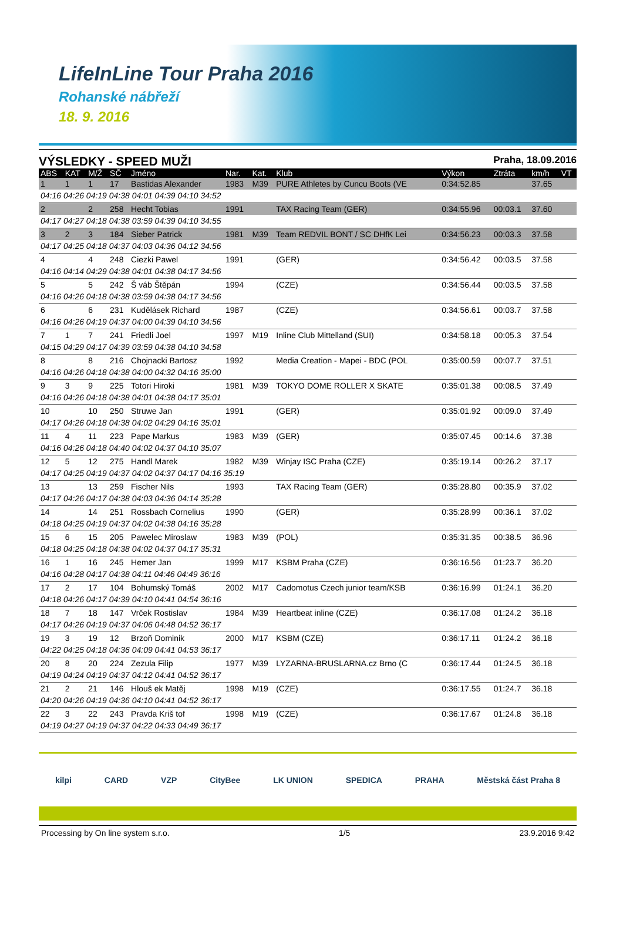LifeInLine Tour Praha 2016
Rohanské nábřeží
18. 9. 2016
VÝSLEDKY - SPEED MUŽI Praha, 18.09.2016
| ABS | KAT | M/Ž | SČ | Jméno | Nar. | Kat. | Klub | Výkon | Ztráta | km/h | VT |
| --- | --- | --- | --- | --- | --- | --- | --- | --- | --- | --- | --- |
| 1 | 1 | 1 | 17 | Bastidas Alexander | 1983 | M39 | PURE Athletes by Cuncu Boots (VE | 0:34:52.85 | | 37.65 | |
| 04:16 04:26 04:19 04:38 04:01 04:39 04:10 34:52 | | | | | | | | | | | |
| 2 | | 2 | 258 | Hecht Tobias | 1991 | | TAX Racing Team (GER) | 0:34:55.96 | 00:03.1 | 37.60 | |
| 04:17 04:27 04:18 04:38 03:59 04:39 04:10 34:55 | | | | | | | | | | | |
| 3 | 2 | 3 | 184 | Sieber Patrick | 1981 | M39 | Team REDVIL BONT / SC DHfK Lei | 0:34:56.23 | 00:03.3 | 37.58 | |
| 04:17 04:25 04:18 04:37 04:03 04:36 04:12 34:56 | | | | | | | | | | | |
| 4 | | 4 | 248 | Ciezki Pawel | 1991 | | (GER) | 0:34:56.42 | 00:03.5 | 37.58 | |
| 04:16 04:14 04:29 04:38 04:01 04:38 04:17 34:56 | | | | | | | | | | | |
| 5 | | 5 | 242 | Š váb Štěpán | 1994 | | (CZE) | 0:34:56.44 | 00:03.5 | 37.58 | |
| 04:16 04:26 04:18 04:38 03:59 04:38 04:17 34:56 | | | | | | | | | | | |
| 6 | | 6 | 231 | Kudělásek Richard | 1987 | | (CZE) | 0:34:56.61 | 00:03.7 | 37.58 | |
| 04:16 04:26 04:19 04:37 04:00 04:39 04:10 34:56 | | | | | | | | | | | |
| 7 | 1 | 7 | 241 | Friedli Joel | 1997 | M19 | Inline Club Mittelland (SUI) | 0:34:58.18 | 00:05.3 | 37.54 | |
| 04:15 04:29 04:17 04:39 03:59 04:38 04:10 34:58 | | | | | | | | | | | |
| 8 | | 8 | 216 | Chojnacki Bartosz | 1992 | | Media Creation - Mapei - BDC (POL | 0:35:00.59 | 00:07.7 | 37.51 | |
| 04:16 04:26 04:18 04:38 04:00 04:32 04:16 35:00 | | | | | | | | | | | |
| 9 | 3 | 9 | 225 | Totori Hiroki | 1981 | M39 | TOKYO DOME ROLLER X SKATE | 0:35:01.38 | 00:08.5 | 37.49 | |
| 04:16 04:26 04:18 04:38 04:01 04:38 04:17 35:01 | | | | | | | | | | | |
| 10 | | 10 | 250 | Struwe Jan | 1991 | | (GER) | 0:35:01.92 | 00:09.0 | 37.49 | |
| 04:17 04:26 04:18 04:38 04:02 04:29 04:16 35:01 | | | | | | | | | | | |
| 11 | 4 | 11 | 223 | Pape Markus | 1983 | M39 | (GER) | 0:35:07.45 | 00:14.6 | 37.38 | |
| 04:16 04:26 04:18 04:40 04:02 04:37 04:10 35:07 | | | | | | | | | | | |
| 12 | 5 | 12 | 275 | Handl Marek | 1982 | M39 | Winjay ISC Praha (CZE) | 0:35:19.14 | 00:26.2 | 37.17 | |
| 04:17 04:25 04:19 04:37 04:02 04:37 04:17 04:16 35:19 | | | | | | | | | | | |
| 13 | | 13 | 259 | Fischer Nils | 1993 | | TAX Racing Team (GER) | 0:35:28.80 | 00:35.9 | 37.02 | |
| 04:17 04:26 04:17 04:38 04:03 04:36 04:14 35:28 | | | | | | | | | | | |
| 14 | | 14 | 251 | Rossbach Cornelius | 1990 | | (GER) | 0:35:28.99 | 00:36.1 | 37.02 | |
| 04:18 04:25 04:19 04:37 04:02 04:38 04:16 35:28 | | | | | | | | | | | |
| 15 | 6 | 15 | 205 | Pawelec Miroslaw | 1983 | M39 | (POL) | 0:35:31.35 | 00:38.5 | 36.96 | |
| 04:18 04:25 04:18 04:38 04:02 04:37 04:17 35:31 | | | | | | | | | | | |
| 16 | 1 | 16 | 245 | Hemer Jan | 1999 | M17 | KSBM Praha (CZE) | 0:36:16.56 | 01:23.7 | 36.20 | |
| 04:16 04:28 04:17 04:38 04:11 04:46 04:49 36:16 | | | | | | | | | | | |
| 17 | 2 | 17 | 104 | Bohumský Tomáš | 2002 | M17 | Cadomotus Czech junior team/KSB | 0:36:16.99 | 01:24.1 | 36.20 | |
| 04:18 04:26 04:17 04:39 04:10 04:41 04:54 36:16 | | | | | | | | | | | |
| 18 | 7 | 18 | 147 | Vrček Rostislav | 1984 | M39 | Heartbeat inline (CZE) | 0:36:17.08 | 01:24.2 | 36.18 | |
| 04:17 04:26 04:19 04:37 04:06 04:48 04:52 36:17 | | | | | | | | | | | |
| 19 | 3 | 19 | 12 | Brzoň Dominik | 2000 | M17 | KSBM (CZE) | 0:36:17.11 | 01:24.2 | 36.18 | |
| 04:22 04:25 04:18 04:36 04:09 04:41 04:53 36:17 | | | | | | | | | | | |
| 20 | 8 | 20 | 224 | Zezula Filip | 1977 | M39 | LYZARNA-BRUSLARNA.cz Brno (C | 0:36:17.44 | 01:24.5 | 36.18 | |
| 04:19 04:24 04:19 04:37 04:12 04:41 04:52 36:17 | | | | | | | | | | | |
| 21 | 2 | 21 | 146 | Hlouš ek Matěj | 1998 | M19 | (CZE) | 0:36:17.55 | 01:24.7 | 36.18 | |
| 04:20 04:26 04:19 04:36 04:10 04:41 04:52 36:17 | | | | | | | | | | | |
| 22 | 3 | 22 | 243 | Pravda Kriš tof | 1998 | M19 | (CZE) | 0:36:17.67 | 01:24.8 | 36.18 | |
| 04:19 04:27 04:19 04:37 04:22 04:33 04:49 36:17 | | | | | | | | | | | |
kilpi CARD VZP CityBee LK UNION SPEDICA PRAHA Městská část Praha 8
Processing by On line system s.r.o. 1/5 23.9.2016 9:42